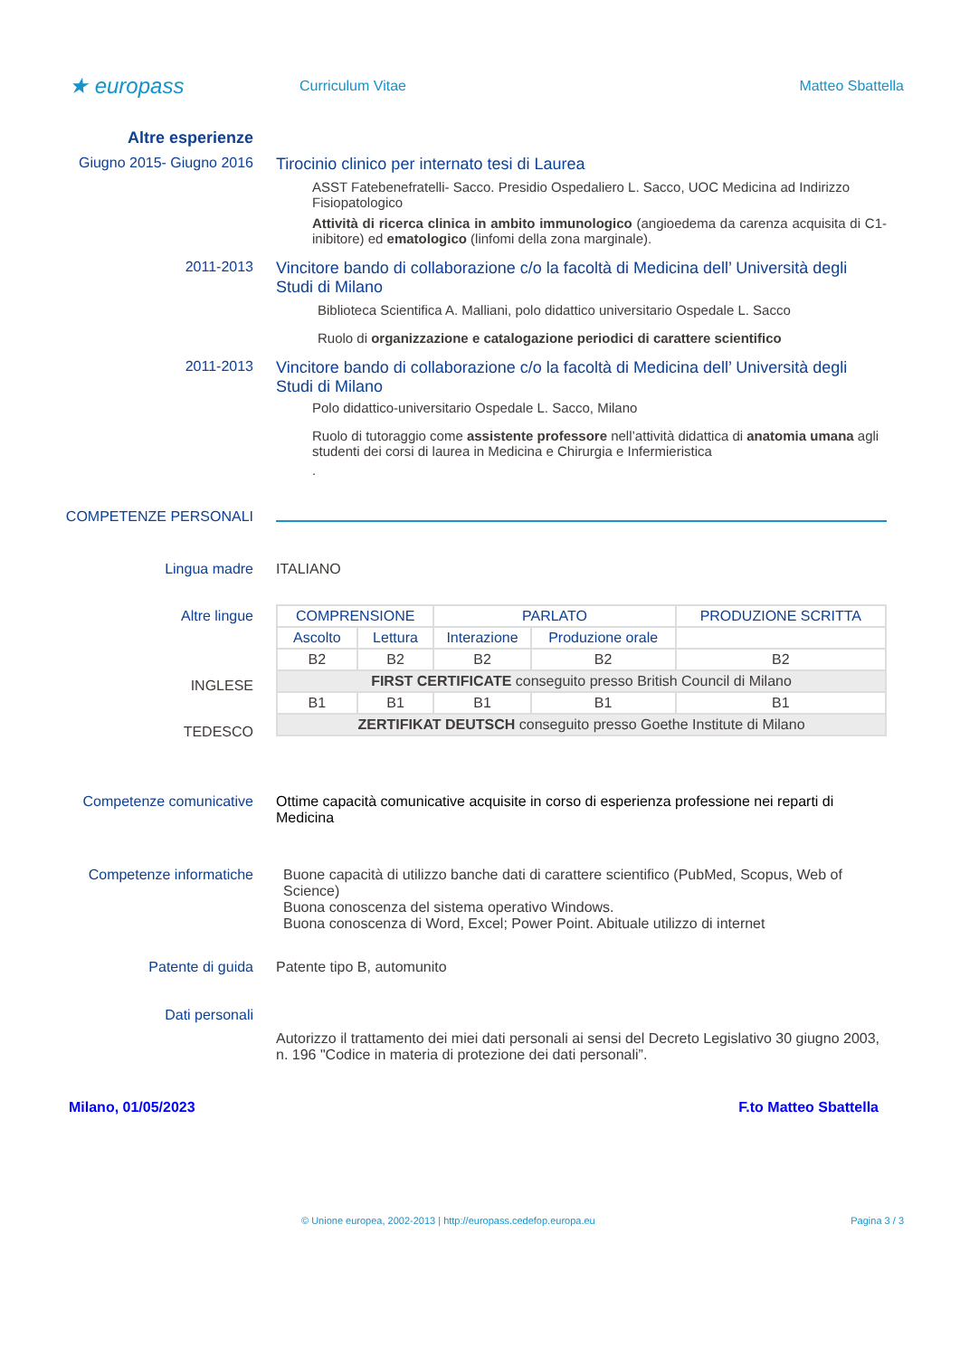★ europass
Curriculum Vitae Matteo Sbattella
Altre esperienze
Giugno 2015- Giugno 2016 Tirocinio clinico per internato tesi di Laurea
ASST Fatebenefratelli- Sacco. Presidio Ospedaliero L. Sacco, UOC Medicina ad Indirizzo Fisiopatologico
Attività di ricerca clinica in ambito immunologico (angioedema da carenza acquisita di C1-inibitore) ed ematologico (linfomi della zona marginale).
2011-2013 Vincitore bando di collaborazione c/o la facoltà di Medicina dell’ Università degli Studi di Milano
Biblioteca Scientifica A. Malliani, polo didattico universitario Ospedale L. Sacco
Ruolo di organizzazione e catalogazione periodici di carattere scientifico
2011-2013 Vincitore bando di collaborazione c/o la facoltà di Medicina dell’ Università degli Studi di Milano
Polo didattico-universitario Ospedale L. Sacco, Milano
Ruolo di tutoraggio come assistente professore nell’attività didattica di anatomia umana agli studenti dei corsi di laurea in Medicina e Chirurgia e Infermieristica
.
COMPETENZE PERSONALI
Lingua madre ITALIANO
Altre lingue
INGLESE
TEDESCO
| COMPRENSIONE | | PARLATO | | PRODUZIONE SCRITTA |
| --- | --- | --- | --- | --- |
| Ascolto | Lettura | Interazione | Produzione orale | |
| B2 | B2 | B2 | B2 | B2 |
| FIRST CERTIFICATE conseguito presso British Council di Milano | | | | |
| B1 | B1 | B1 | B1 | B1 |
| ZERTIFIKAT DEUTSCH conseguito presso Goethe Institute di Milano | | | | |
Competenze comunicative Ottime capacità comunicative acquisite in corso di esperienza professione nei reparti di Medicina
Competenze informatiche Buone capacità di utilizzo banche dati di carattere scientifico (PubMed, Scopus, Web of Science)
Buona conoscenza del sistema operativo Windows.
Buona conoscenza di Word, Excel; Power Point. Abituale utilizzo di internet
Patente di guida Patente tipo B, automunito
Dati personali
Autorizzo il trattamento dei miei dati personali ai sensi del Decreto Legislativo 30 giugno 2003, n. 196 "Codice in materia di protezione dei dati personali”.
Milano, 01/05/2023 F.to Matteo Sbattella
© Unione europea, 2002-2013 | http://europass.cedefop.europa.eu Pagina 3 / 3